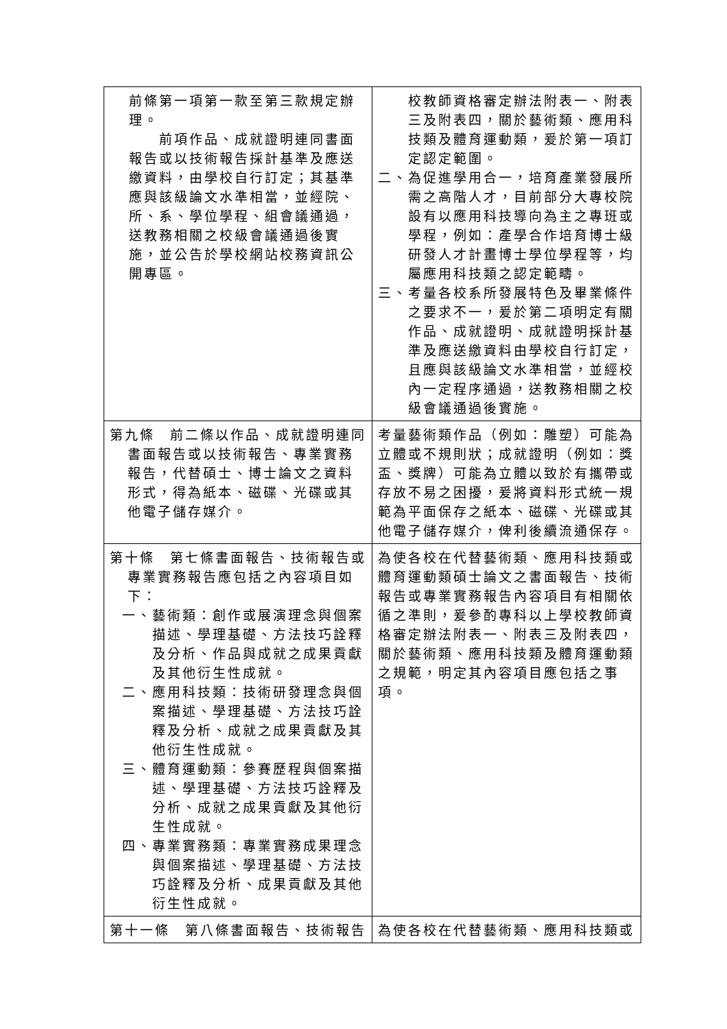| 前條第一項第一款至第三款規定辦理。 前項作品、成就證明連同書面報告或以技術報告採計基準及應送繳資料，由學校自行訂定；其基準應與該級論文水準相當，並經院、所、系、學位學程、組會議通過，送教務相關之校級會議通過後實施，並公告於學校網站校務資訊公開專區。 | 校教師資格審定辦法附表一、附表三及附表四，關於藝術類、應用科技類及體育運動類，爰於第一項訂定認定範圍。 二、為促進學用合一，培育產業發展所需之高階人才，目前部分大專校院設有以應用科技導向為主之專班或學程，例如：產學合作培育博士級研發人才計畫博士學位學程等，均屬應用科技類之認定範疇。 三、考量各校系所發展特色及畢業條件之要求不一，爰於第二項明定有關作品、成就證明、成就證明採計基準及應送繳資料由學校自行訂定，且應與該級論文水準相當，並經校內一定程序通過，送教務相關之校級會議通過後實施。 |
| 第九條 前二條以作品、成就證明連同書面報告或以技術報告、專業實務報告，代替碩士、博士論文之資料形式，得為紙本、磁碟、光碟或其他電子儲存媒介。 | 考量藝術類作品（例如：雕塑）可能為立體或不規則狀；成就證明（例如：獎盃、獎牌）可能為立體以致於有攜帶或存放不易之困擾，爰將資料形式統一規範為平面保存之紙本、磁碟、光碟或其他電子儲存媒介，俾利後續流通保存。 |
| 第十條 第七條書面報告、技術報告或專業實務報告應包括之內容項目如下： 一、藝術類：創作或展演理念與個案描述、學理基礎、方法技巧詮釋及分析、作品與成就之成果貢獻及其他衍生性成就。 二、應用科技類：技術研發理念與個案描述、學理基礎、方法技巧詮釋及分析、成就之成果貢獻及其他衍生性成就。 三、體育運動類：參賽歷程與個案描述、學理基礎、方法技巧詮釋及分析、成就之成果貢獻及其他衍生性成就。 四、專業實務類：專業實務成果理念與個案描述、學理基礎、方法技巧詮釋及分析、成果貢獻及其他衍生性成就。 | 為使各校在代替藝術類、應用科技類或體育運動類碩士論文之書面報告、技術報告或專業實務報告內容項目有相關依循之準則，爰參酌專科以上學校教師資格審定辦法附表一、附表三及附表四，關於藝術類、應用科技類及體育運動類之規範，明定其內容項目應包括之事項。 |
| 第十一條 第八條書面報告、技術報告 | 為使各校在代替藝術類、應用科技類或 |